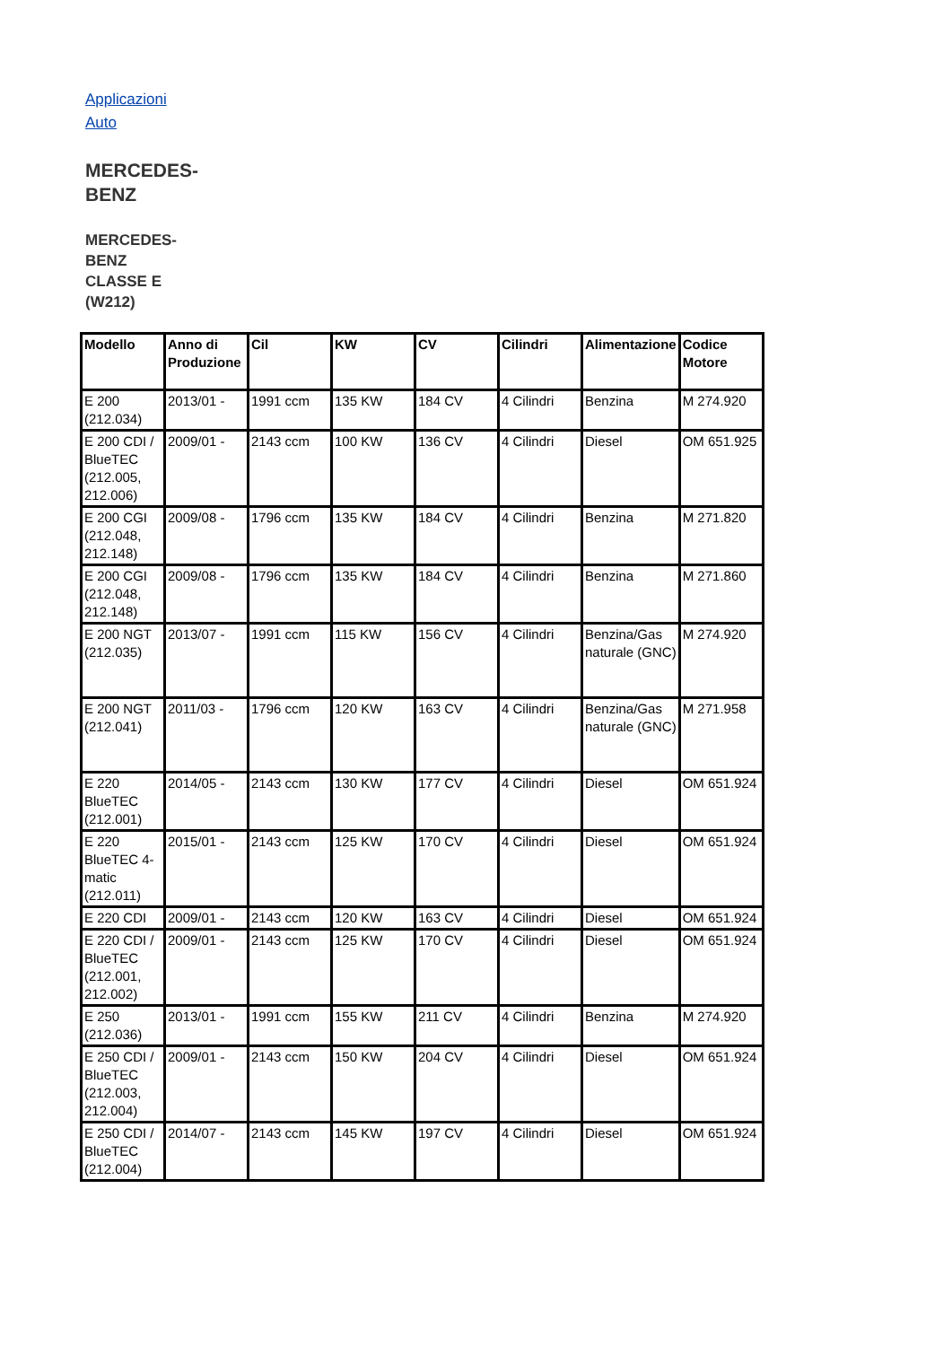Applicazioni Auto
MERCEDES-BENZ
MERCEDES-BENZ CLASSE E (W212)
| Modello | Anno di Produzione | Cil | KW | CV | Cilindri | Alimentazione | Codice Motore |
| --- | --- | --- | --- | --- | --- | --- | --- |
| E 200 (212.034) | 2013/01 - | 1991 ccm | 135 KW | 184 CV | 4 Cilindri | Benzina | M 274.920 |
| E 200 CDI / BlueTEC (212.005, 212.006) | 2009/01 - | 2143 ccm | 100 KW | 136 CV | 4 Cilindri | Diesel | OM 651.925 |
| E 200 CGI (212.048, 212.148) | 2009/08 - | 1796 ccm | 135 KW | 184 CV | 4 Cilindri | Benzina | M 271.820 |
| E 200 CGI (212.048, 212.148) | 2009/08 - | 1796 ccm | 135 KW | 184 CV | 4 Cilindri | Benzina | M 271.860 |
| E 200 NGT (212.035) | 2013/07 - | 1991 ccm | 115 KW | 156 CV | 4 Cilindri | Benzina/Gas naturale (GNC) | M 274.920 |
| E 200 NGT (212.041) | 2011/03 - | 1796 ccm | 120 KW | 163 CV | 4 Cilindri | Benzina/Gas naturale (GNC) | M 271.958 |
| E 220 BlueTEC (212.001) | 2014/05 - | 2143 ccm | 130 KW | 177 CV | 4 Cilindri | Diesel | OM 651.924 |
| E 220 BlueTEC 4-matic (212.011) | 2015/01 - | 2143 ccm | 125 KW | 170 CV | 4 Cilindri | Diesel | OM 651.924 |
| E 220 CDI | 2009/01 - | 2143 ccm | 120 KW | 163 CV | 4 Cilindri | Diesel | OM 651.924 |
| E 220 CDI / BlueTEC (212.001, 212.002) | 2009/01 - | 2143 ccm | 125 KW | 170 CV | 4 Cilindri | Diesel | OM 651.924 |
| E 250 (212.036) | 2013/01 - | 1991 ccm | 155 KW | 211 CV | 4 Cilindri | Benzina | M 274.920 |
| E 250 CDI / BlueTEC (212.003, 212.004) | 2009/01 - | 2143 ccm | 150 KW | 204 CV | 4 Cilindri | Diesel | OM 651.924 |
| E 250 CDI / BlueTEC (212.004) | 2014/07 - | 2143 ccm | 145 KW | 197 CV | 4 Cilindri | Diesel | OM 651.924 |